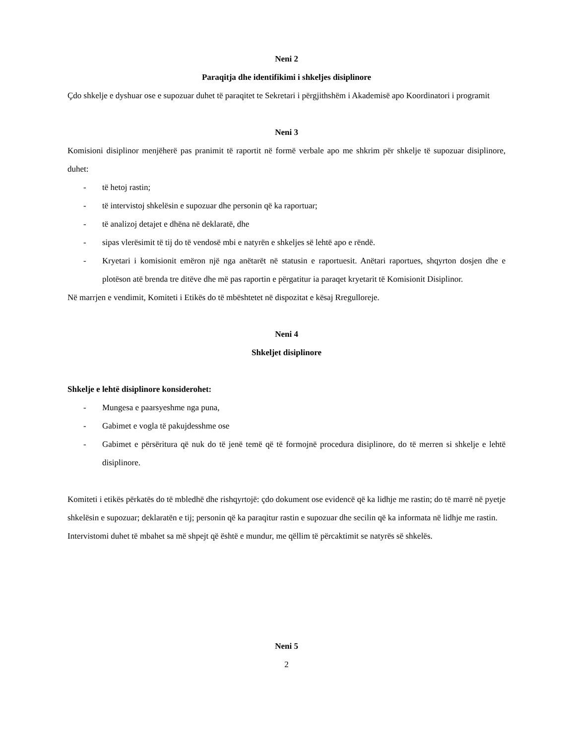Neni 2
Paraqitja dhe identifikimi i shkeljes disiplinore
Çdo shkelje e dyshuar ose e supozuar duhet të paraqitet te Sekretari i përgjithshëm i Akademisë apo Koordinatori i programit
Neni 3
Komisioni disiplinor menjëherë pas pranimit të raportit në formë verbale apo me shkrim për shkelje të supozuar disiplinore, duhet:
- të hetoj rastin;
- të intervistoj shkelësin e supozuar dhe personin që ka raportuar;
- të analizoj detajet e dhëna në deklaratë, dhe
- sipas vlerësimit të tij do të vendosë mbi e natyrën e shkeljes së lehtë apo e rëndë.
- Kryetari i komisionit emëron një nga anëtarët në statusin e raportuesit. Anëtari raportues, shqyrton dosjen dhe e plotëson atë brenda tre ditëve dhe më pas raportin e përgatitur ia paraqet kryetarit të Komisionit Disiplinor.
Në marrjen e vendimit, Komiteti i Etikës do të mbështetet në dispozitat e kësaj Rregulloreje.
Neni 4
Shkeljet disiplinore
Shkelje e lehtë disiplinore konsiderohet:
- Mungesa e paarsyeshme nga puna,
- Gabimet e vogla të pakujdesshme ose
- Gabimet e përsëritura që nuk do të jenë temë që të formojnë procedura disiplinore, do të merren si shkelje e lehtë disiplinore.
Komiteti i etikës përkatës do të mbledhë dhe rishqyrtojë: çdo dokument ose evidencë që ka lidhje me rastin; do të marrë në pyetje shkelësin e supozuar; deklaratën e tij; personin që ka paraqitur rastin e supozuar dhe secilin që ka informata në lidhje me rastin.
Intervistomi duhet të mbahet sa më shpejt që është e mundur, me qëllim të përcaktimit se natyrës së shkelës.
Neni 5
2